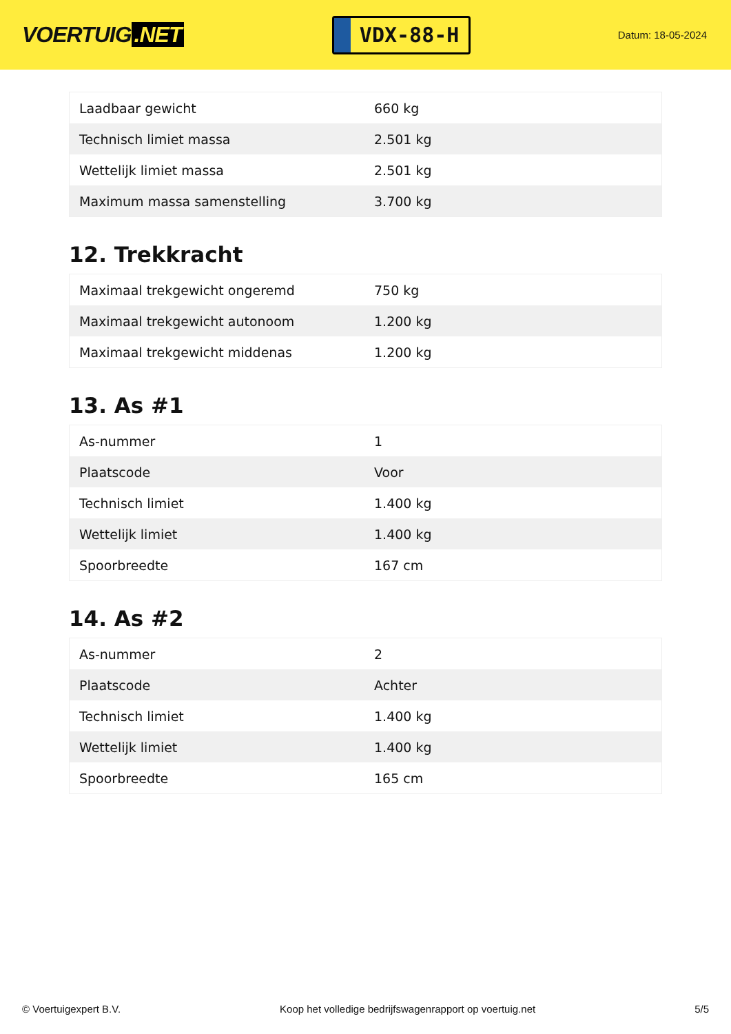VOERTUIG.NET
VDX-88-H
Datum: 18-05-2024
| Laadbaar gewicht | 660 kg |
| Technisch limiet massa | 2.501 kg |
| Wettelijk limiet massa | 2.501 kg |
| Maximum massa samenstelling | 3.700 kg |
12. Trekkracht
| Maximaal trekgewicht ongeremd | 750 kg |
| Maximaal trekgewicht autonoom | 1.200 kg |
| Maximaal trekgewicht middenas | 1.200 kg |
13. As #1
| As-nummer | 1 |
| Plaatscode | Voor |
| Technisch limiet | 1.400 kg |
| Wettelijk limiet | 1.400 kg |
| Spoorbreedte | 167 cm |
14. As #2
| As-nummer | 2 |
| Plaatscode | Achter |
| Technisch limiet | 1.400 kg |
| Wettelijk limiet | 1.400 kg |
| Spoorbreedte | 165 cm |
© Voertuigexpert B.V. Koop het volledige bedrijfswagenrapport op voertuig.net 5/5